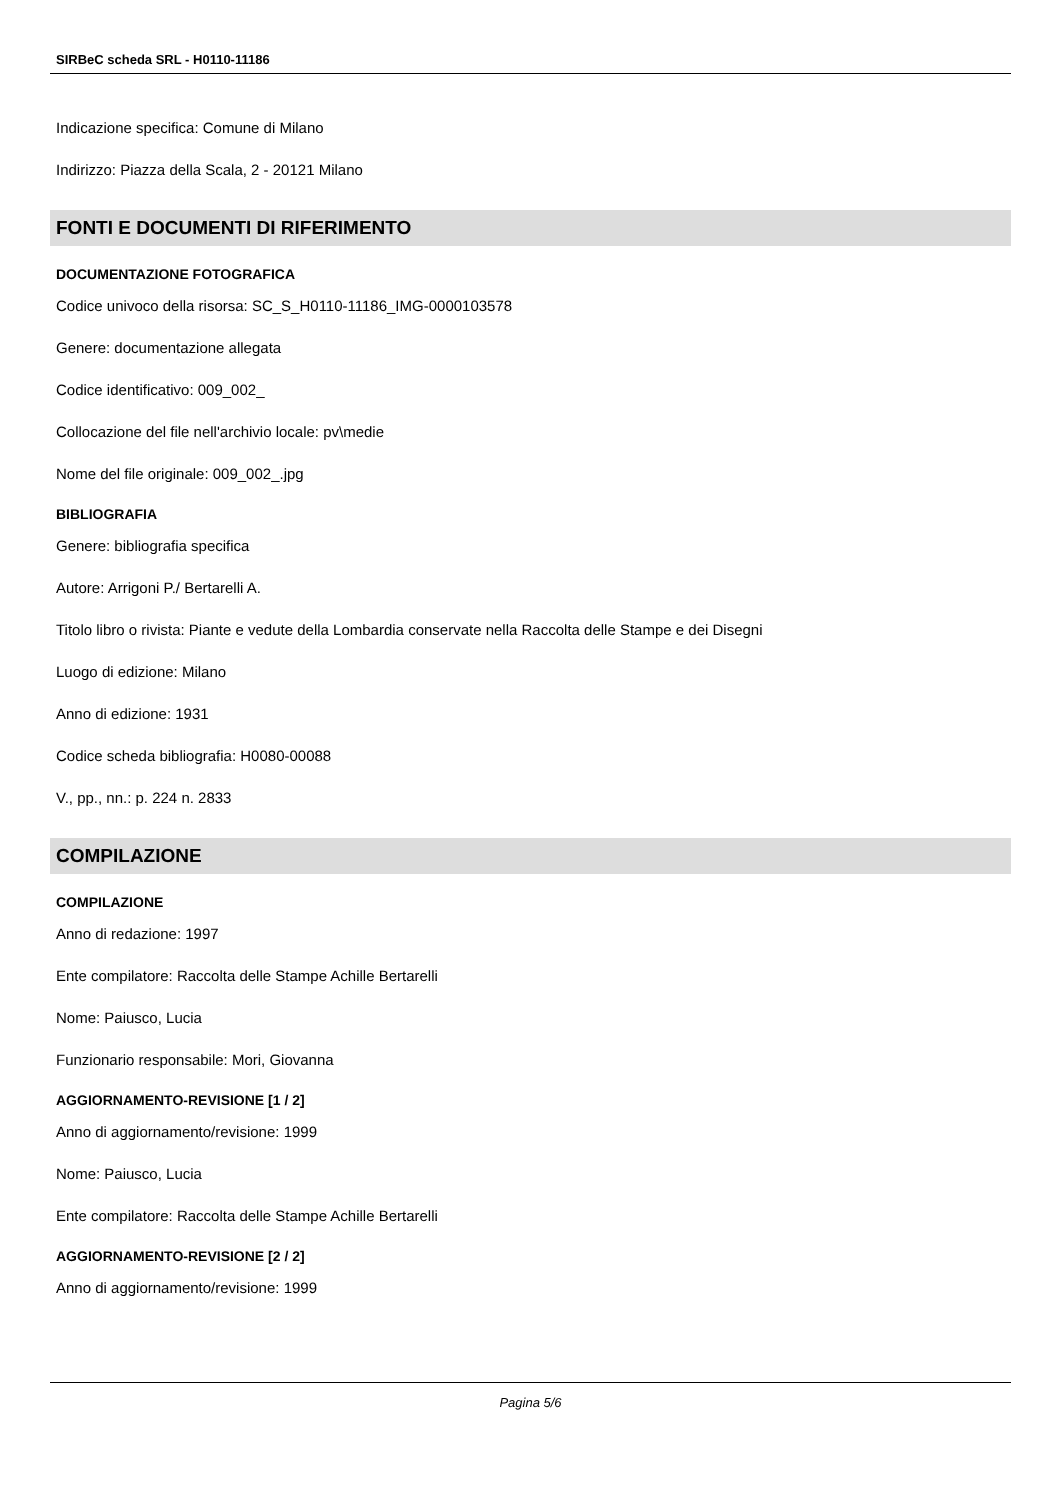SIRBeC scheda SRL - H0110-11186
Indicazione specifica: Comune di Milano
Indirizzo: Piazza della Scala, 2 - 20121 Milano
FONTI E DOCUMENTI DI RIFERIMENTO
DOCUMENTAZIONE FOTOGRAFICA
Codice univoco della risorsa: SC_S_H0110-11186_IMG-0000103578
Genere: documentazione allegata
Codice identificativo: 009_002_
Collocazione del file nell'archivio locale: pv\medie
Nome del file originale: 009_002_.jpg
BIBLIOGRAFIA
Genere: bibliografia specifica
Autore: Arrigoni P./ Bertarelli A.
Titolo libro o rivista: Piante e vedute della Lombardia conservate nella Raccolta delle Stampe e dei Disegni
Luogo di edizione: Milano
Anno di edizione: 1931
Codice scheda bibliografia: H0080-00088
V., pp., nn.: p. 224 n. 2833
COMPILAZIONE
COMPILAZIONE
Anno di redazione: 1997
Ente compilatore: Raccolta delle Stampe Achille Bertarelli
Nome: Paiusco, Lucia
Funzionario responsabile: Mori, Giovanna
AGGIORNAMENTO-REVISIONE [1 / 2]
Anno di aggiornamento/revisione: 1999
Nome: Paiusco, Lucia
Ente compilatore: Raccolta delle Stampe Achille Bertarelli
AGGIORNAMENTO-REVISIONE [2 / 2]
Anno di aggiornamento/revisione: 1999
Pagina 5/6